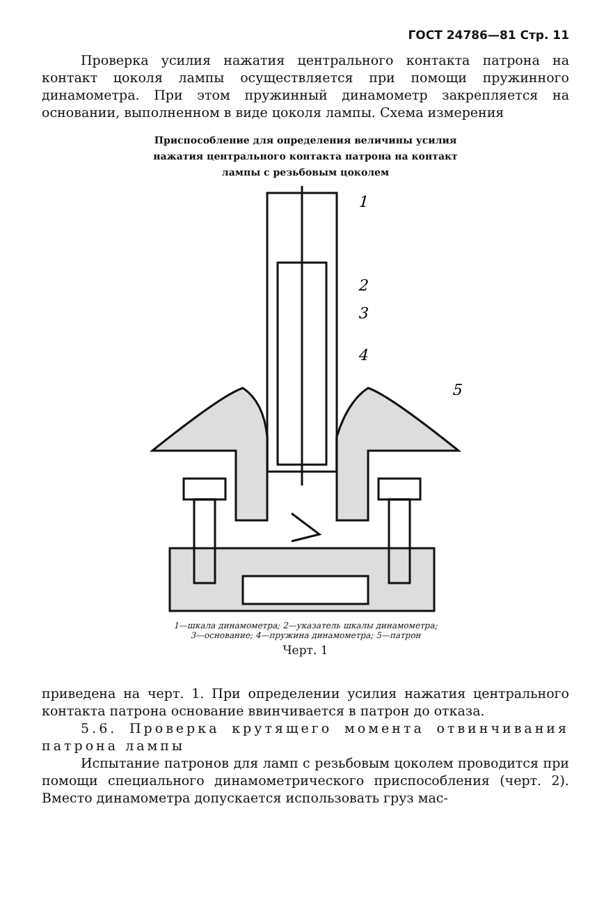ГОСТ 24786—81 Стр. 11
Проверка усилия нажатия центрального контакта патрона на контакт цоколя лампы осуществляется при помощи пружинного динамометра. При этом пружинный динамометр закрепляется на основании, выполненном в виде цоколя лампы. Схема измерения
Приспособление для определения величины усилия
нажатия центрального контакта патрона на контакт
лампы с резьбовым цоколем
1
2
3
4
5
1—шкала динамометра; 2—указатель шкалы динамометра;
3—основание; 4—пружина динамометра; 5—патрон
Черт. 1
приведена на черт. 1. При определении усилия нажатия централь­ного контакта патрона основание ввинчивается в патрон до отказа.
5.6. Проверка крутящего момента отвинчива­ния патрона лампы
Испытание патронов для ламп с резьбовым цоколем проводит­ся при помощи специального динамометрического приспособления (черт. 2). Вместо динамометра допускается использовать груз мас-